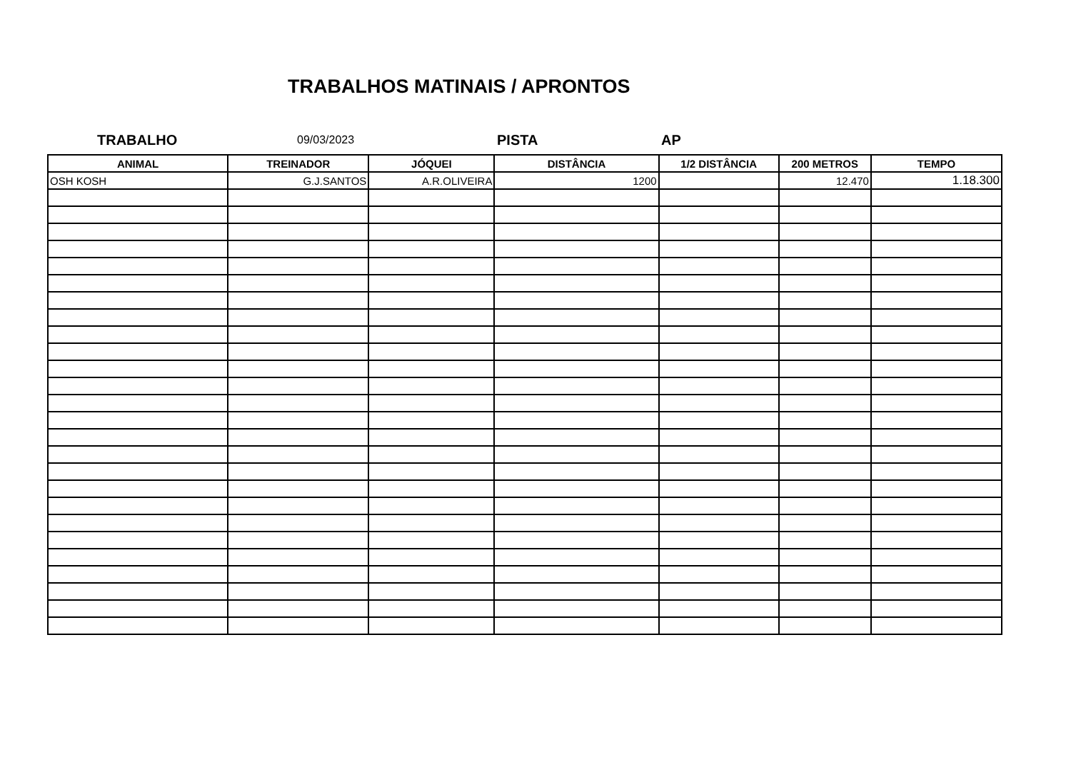TRABALHOS MATINAIS / APRONTOS
TRABALHO
09/03/2023
PISTA AP
| ANIMAL | TREINADOR | JÓQUEI | DISTÂNCIA | 1/2 DISTÂNCIA | 200 METROS | TEMPO |
| --- | --- | --- | --- | --- | --- | --- |
| OSH KOSH | G.J.SANTOS | A.R.OLIVEIRA | 1200 | | 12.470 | 1.18.300 |